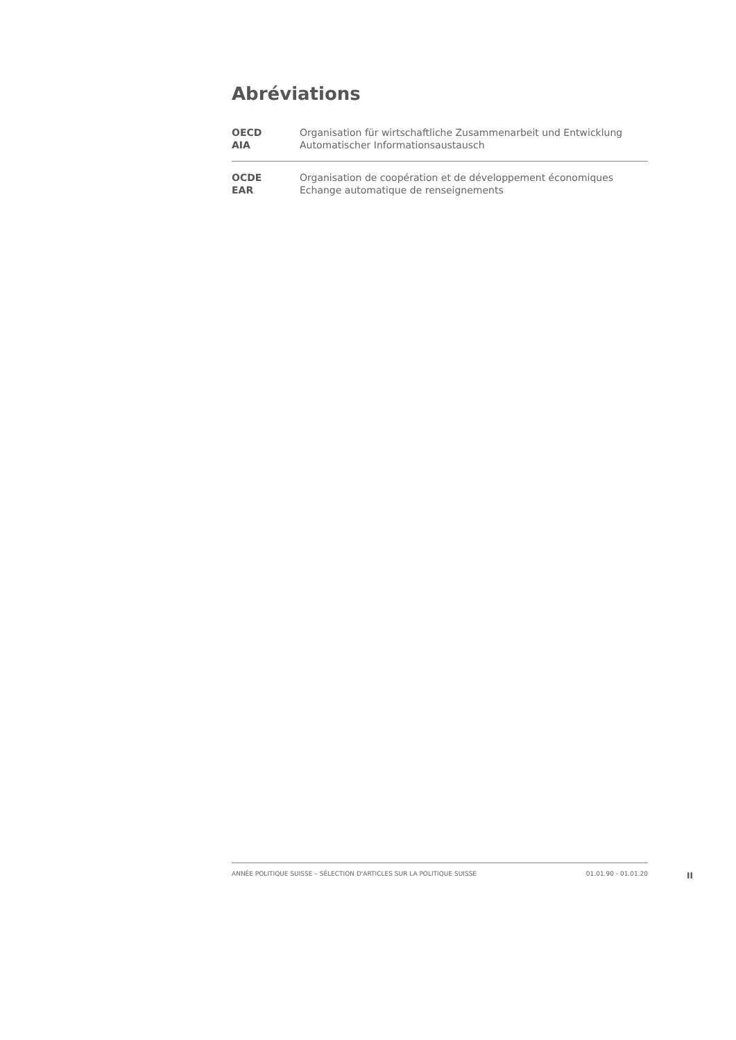Abréviations
| OECD | Organisation für wirtschaftliche Zusammenarbeit und Entwicklung |
| AIA | Automatischer Informationsaustausch |
| OCDE | Organisation de coopération et de développement économiques |
| EAR | Echange automatique de renseignements |
ANNÉE POLITIQUE SUISSE – SÉLECTION D'ARTICLES SUR LA POLITIQUE SUISSE 01.01.90 - 01.01.20
II